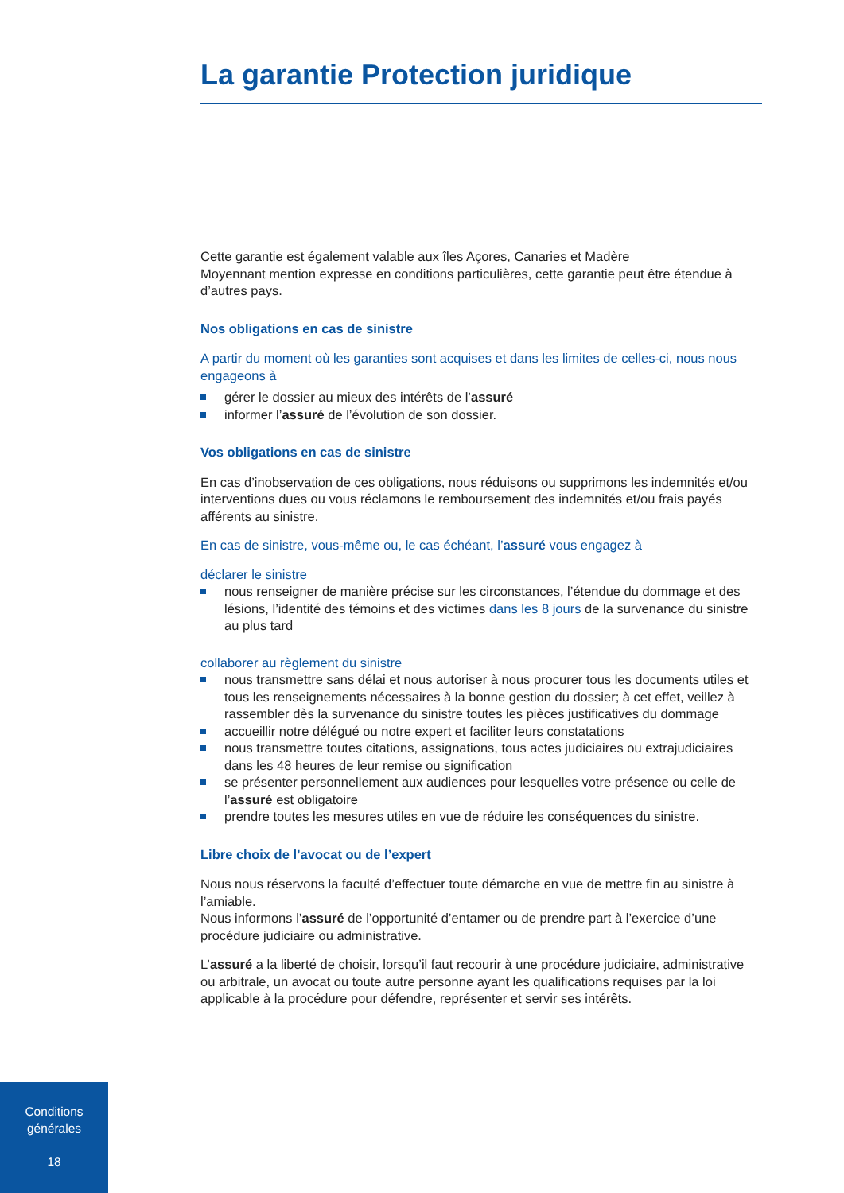La garantie Protection juridique
Cette garantie est également valable aux îles Açores, Canaries et Madère
Moyennant mention expresse en conditions particulières, cette garantie peut être étendue à d’autres pays.
Nos obligations en cas de sinistre
A partir du moment où les garanties sont acquises et dans les limites de celles-ci, nous nous engageons à
gérer le dossier au mieux des intérêts de l’assuré
informer l’assuré de l’évolution de son dossier.
Vos obligations en cas de sinistre
En cas d’inobservation de ces obligations, nous réduisons ou supprimons les indemnités et/ou interventions dues ou vous réclamons le remboursement des indemnités et/ou frais payés afférents au sinistre.
En cas de sinistre, vous-même ou, le cas échéant, l’assuré vous engagez à
déclarer le sinistre
nous renseigner de manière précise sur les circonstances, l’étendue du dommage et des lésions, l’identité des témoins et des victimes dans les 8 jours de la survenance du sinistre au plus tard
collaborer au règlement du sinistre
nous transmettre sans délai et nous autoriser à nous procurer tous les documents utiles et tous les renseignements nécessaires à la bonne gestion du dossier; à cet effet, veillez à rassembler dès la survenance du sinistre toutes les pièces justificatives du dommage
accueillir notre délégué ou notre expert et faciliter leurs constatations
nous transmettre toutes citations, assignations, tous actes judiciaires ou extrajudiciaires dans les 48 heures de leur remise ou signification
se présenter personnellement aux audiences pour lesquelles votre présence ou celle de l’assuré est obligatoire
prendre toutes les mesures utiles en vue de réduire les conséquences du sinistre.
Libre choix de l’avocat ou de l’expert
Nous nous réservons la faculté d’effectuer toute démarche en vue de mettre fin au sinistre à l’amiable.
Nous informons l’assuré de l’opportunité d’entamer ou de prendre part à l’exercice d’une procédure judiciaire ou administrative.
L’assuré a la liberté de choisir, lorsqu’il faut recourir à une procédure judiciaire, administrative ou arbitrale, un avocat ou toute autre personne ayant les qualifications requises par la loi applicable à la procédure pour défendre, représenter et servir ses intérêts.
Conditions
générales
18